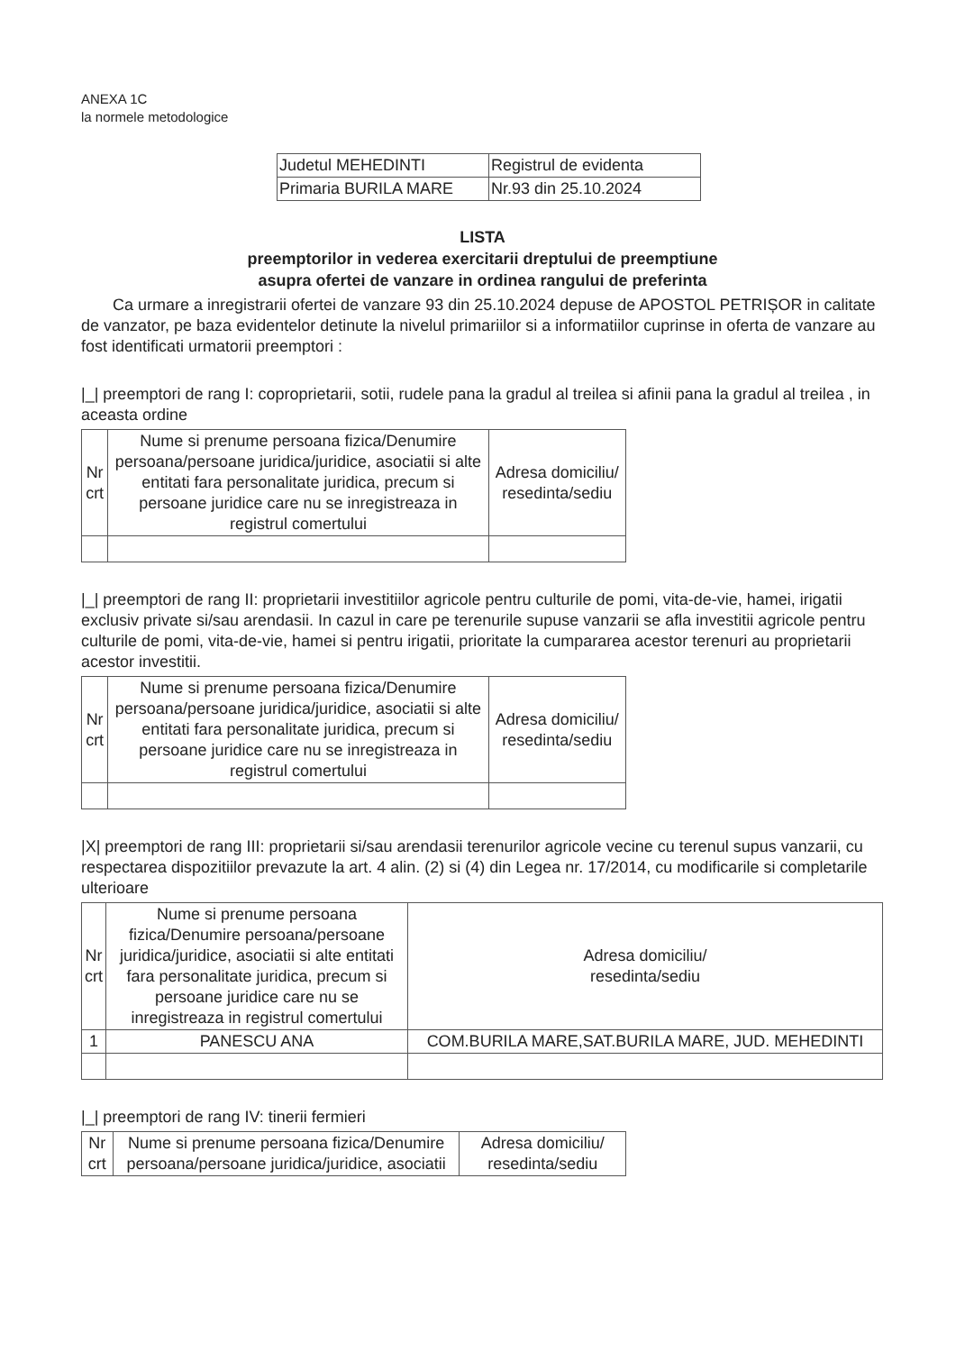ANEXA 1C
la normele metodologice
| Judetul MEHEDINTI | Registrul de evidenta |
| Primaria BURILA MARE | Nr.93 din 25.10.2024 |
LISTA
preemptorilor in vederea exercitarii dreptului de preemptiune
asupra ofertei de vanzare in ordinea rangului de preferinta
Ca urmare a inregistrarii ofertei de vanzare 93 din 25.10.2024 depuse de APOSTOL PETRIȘOR in calitate de vanzator, pe baza evidentelor detinute la nivelul primariilor si a informatiilor cuprinse in oferta de vanzare au fost identificati urmatorii preemptori :
|_| preemptori de rang I: coproprietarii, sotii, rudele pana la gradul al treilea si afinii pana la gradul al treilea , in aceasta ordine
| Nr crt | Nume si prenume persoana fizica/Denumire persoana/persoane juridica/juridice, asociatii si alte entitati fara personalitate juridica, precum si persoane juridice care nu se inregistreaza in registrul comertului | Adresa domiciliu/ resedinta/sediu |
| --- | --- | --- |
|_| preemptori de rang II: proprietarii investitiilor agricole pentru culturile de pomi, vita-de-vie, hamei, irigatii exclusiv private si/sau arendasii. In cazul in care pe terenurile supuse vanzarii se afla investitii agricole pentru culturile de pomi, vita-de-vie, hamei si pentru irigatii, prioritate la cumpararea acestor terenuri au proprietarii acestor investitii.
| Nr crt | Nume si prenume persoana fizica/Denumire persoana/persoane juridica/juridice, asociatii si alte entitati fara personalitate juridica, precum si persoane juridice care nu se inregistreaza in registrul comertului | Adresa domiciliu/ resedinta/sediu |
| --- | --- | --- |
|X| preemptori de rang III: proprietarii si/sau arendasii terenurilor agricole vecine cu terenul supus vanzarii, cu respectarea dispozitiilor prevazute la art. 4 alin. (2) si (4) din Legea nr. 17/2014, cu modificarile si completarile ulterioare
| Nr crt | Nume si prenume persoana fizica/Denumire persoana/persoane juridica/juridice, asociatii si alte entitati fara personalitate juridica, precum si persoane juridice care nu se inregistreaza in registrul comertului | Adresa domiciliu/ resedinta/sediu |
| --- | --- | --- |
| 1 | PANESCU ANA | COM.BURILA MARE,SAT.BURILA MARE, JUD. MEHEDINTI |
|_| preemptori de rang IV: tinerii fermieri
| Nr crt | Nume si prenume persoana fizica/Denumire persoana/persoane juridica/juridice, asociatii | Adresa domiciliu/ resedinta/sediu |
| --- | --- | --- |